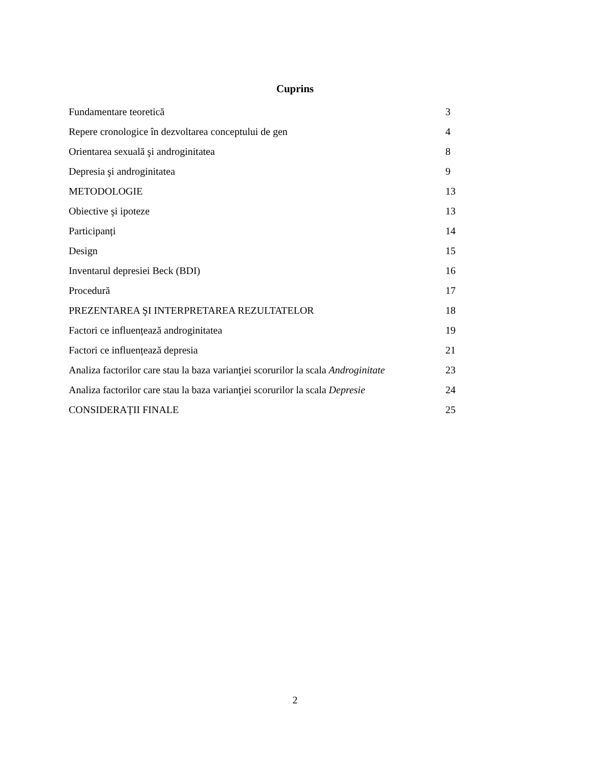Cuprins
| Fundamentare teoretică | 3 |
| Repere cronologice în dezvoltarea conceptului de gen | 4 |
| Orientarea sexuală şi androginitatea | 8 |
| Depresia şi androginitatea | 9 |
| METODOLOGIE | 13 |
| Obiective şi ipoteze | 13 |
| Participanți | 14 |
| Design | 15 |
| Inventarul depresiei Beck (BDI) | 16 |
| Procedură | 17 |
| PREZENTAREA ŞI INTERPRETAREA REZULTATELOR | 18 |
| Factori ce influențează androginitatea | 19 |
| Factori ce influențează depresia | 21 |
| Analiza factorilor care stau la baza varianţiei scorurilor la scala Androginitate | 23 |
| Analiza factorilor care stau la baza varianţiei scorurilor la scala Depresie | 24 |
| CONSIDERAȚII FINALE | 25 |
2